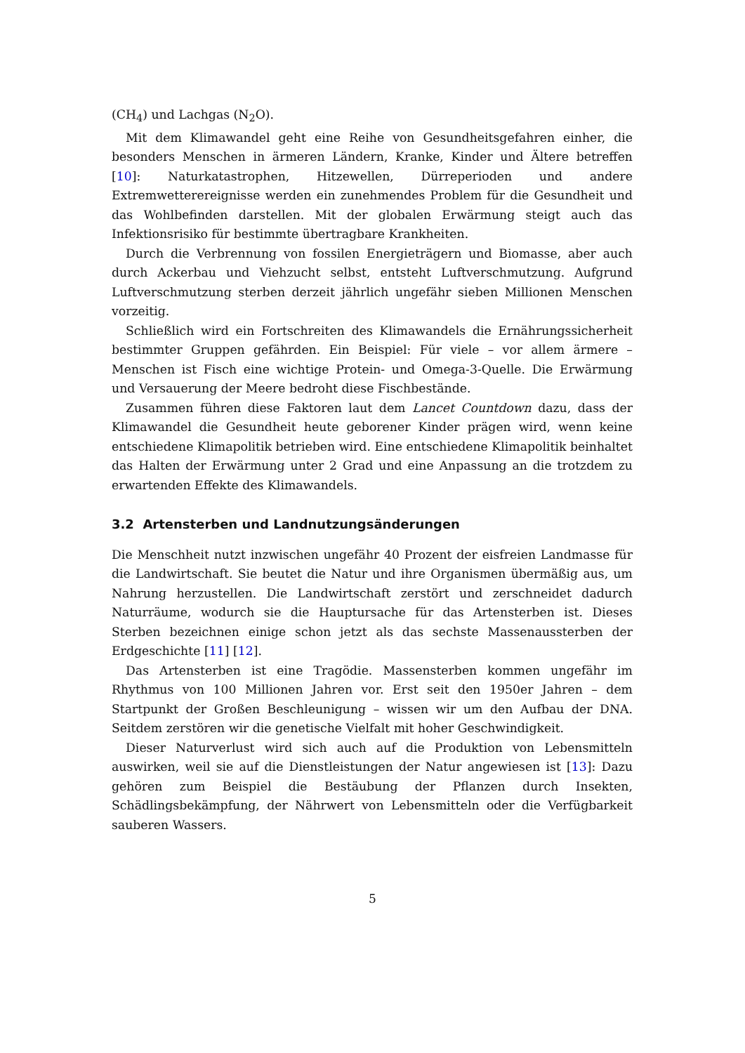(CH<sub>4</sub>) und Lachgas (N<sub>2</sub>O).
Mit dem Klimawandel geht eine Reihe von Gesundheitsgefahren einher, die besonders Menschen in ärmeren Ländern, Kranke, Kinder und Ältere betreffen [10]: Naturkatastrophen, Hitzewellen, Dürreperioden und andere Extremwetterereignisse werden ein zunehmendes Problem für die Gesundheit und das Wohlbefinden darstellen. Mit der globalen Erwärmung steigt auch das Infektionsrisiko für bestimmte übertragbare Krankheiten.
Durch die Verbrennung von fossilen Energieträgern und Biomasse, aber auch durch Ackerbau und Viehzucht selbst, entsteht Luftverschmutzung. Aufgrund Luftverschmutzung sterben derzeit jährlich ungefähr sieben Millionen Menschen vorzeitig.
Schließlich wird ein Fortschreiten des Klimawandels die Ernährungssicherheit bestimmter Gruppen gefährden. Ein Beispiel: Für viele – vor allem ärmere – Menschen ist Fisch eine wichtige Protein- und Omega-3-Quelle. Die Erwärmung und Versauerung der Meere bedroht diese Fischbestände.
Zusammen führen diese Faktoren laut dem Lancet Countdown dazu, dass der Klimawandel die Gesundheit heute geborener Kinder prägen wird, wenn keine entschiedene Klimapolitik betrieben wird. Eine entschiedene Klimapolitik beinhaltet das Halten der Erwärmung unter 2 Grad und eine Anpassung an die trotzdem zu erwartenden Effekte des Klimawandels.
3.2 Artensterben und Landnutzungsänderungen
Die Menschheit nutzt inzwischen ungefähr 40 Prozent der eisfreien Landmasse für die Landwirtschaft. Sie beutet die Natur und ihre Organismen übermäßig aus, um Nahrung herzustellen. Die Landwirtschaft zerstört und zerschneidet dadurch Naturräume, wodurch sie die Hauptursache für das Artensterben ist. Dieses Sterben bezeichnen einige schon jetzt als das sechste Massenaussterben der Erdgeschichte [11] [12].
Das Artensterben ist eine Tragödie. Massensterben kommen ungefähr im Rhythmus von 100 Millionen Jahren vor. Erst seit den 1950er Jahren – dem Startpunkt der Großen Beschleunigung – wissen wir um den Aufbau der DNA. Seitdem zerstören wir die genetische Vielfalt mit hoher Geschwindigkeit.
Dieser Naturverlust wird sich auch auf die Produktion von Lebensmitteln auswirken, weil sie auf die Dienstleistungen der Natur angewiesen ist [13]: Dazu gehören zum Beispiel die Bestäubung der Pflanzen durch Insekten, Schädlingsbekämpfung, der Nährwert von Lebensmitteln oder die Verfügbarkeit sauberen Wassers.
5